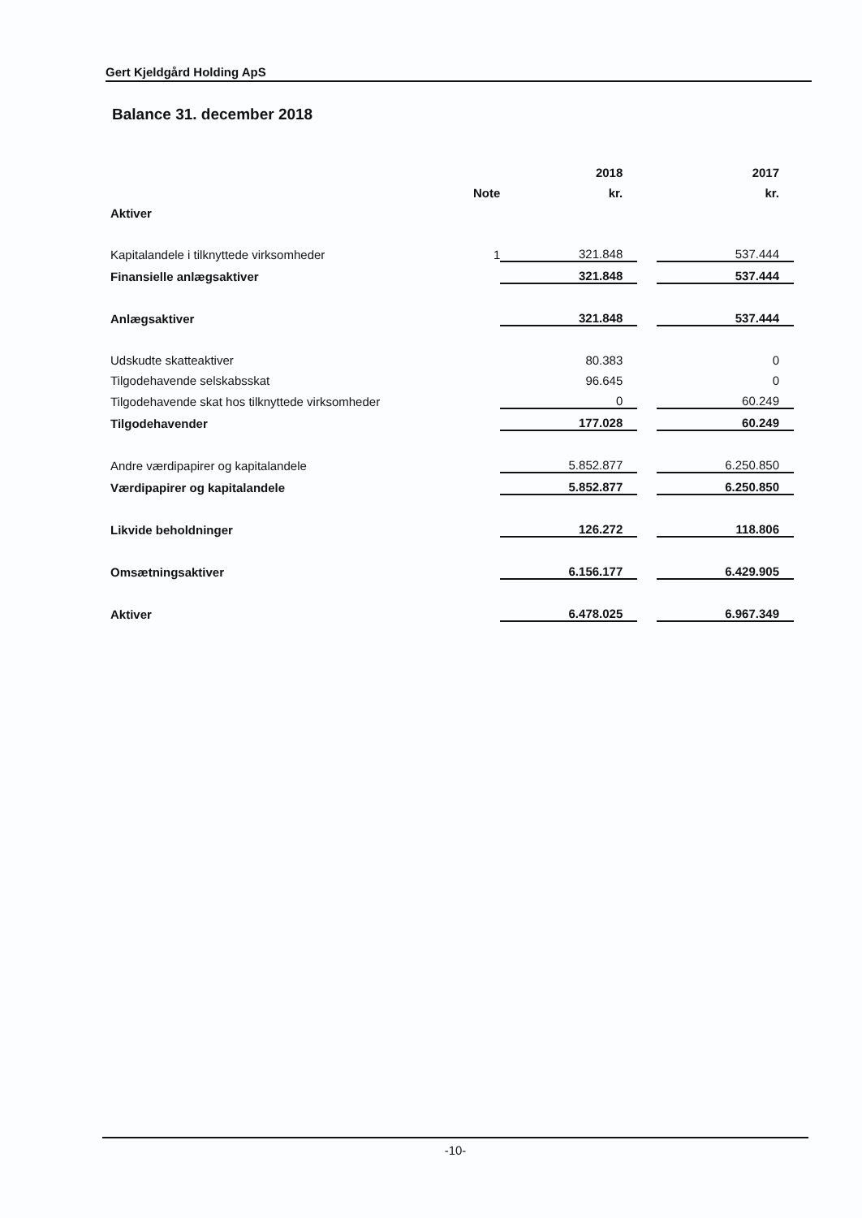Gert Kjeldgård Holding ApS
Balance 31. december 2018
| | | 2018 | | 2017 |
| --- | --- | --- | --- | --- |
| | Note | kr. | | kr. |
| Aktiver | | | | |
| Kapitalandele i tilknyttede virksomheder | 1 | 321.848 | | 537.444 |
| Finansielle anlægsaktiver | | 321.848 | | 537.444 |
| Anlægsaktiver | | 321.848 | | 537.444 |
| Udskudte skatteaktiver | | 80.383 | | 0 |
| Tilgodehavende selskabsskat | | 96.645 | | 0 |
| Tilgodehavende skat hos tilknyttede virksomheder | | 0 | | 60.249 |
| Tilgodehavender | | 177.028 | | 60.249 |
| Andre værdipapirer og kapitalandele | | 5.852.877 | | 6.250.850 |
| Værdipapirer og kapitalandele | | 5.852.877 | | 6.250.850 |
| Likvide beholdninger | | 126.272 | | 118.806 |
| Omsætningsaktiver | | 6.156.177 | | 6.429.905 |
| Aktiver | | 6.478.025 | | 6.967.349 |
-10-